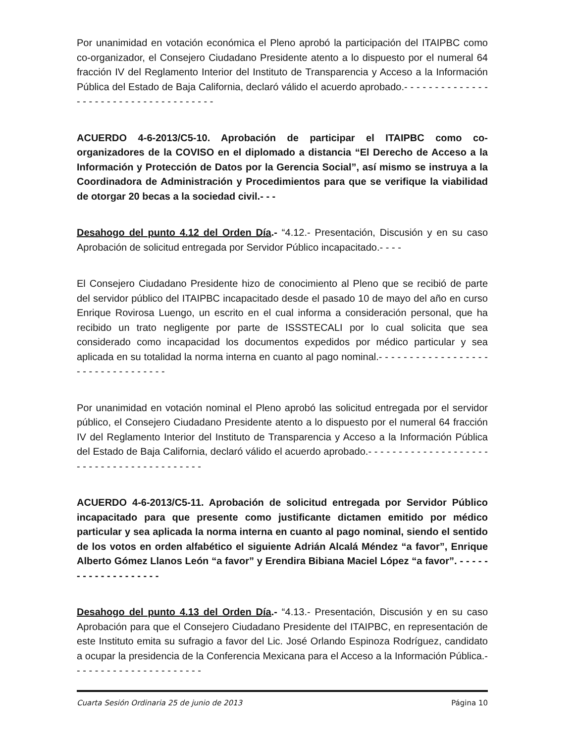Por unanimidad en votación económica el Pleno aprobó la participación del ITAIPBC como co-organizador, el Consejero Ciudadano Presidente atento a lo dispuesto por el numeral 64 fracción IV del Reglamento Interior del Instituto de Transparencia y Acceso a la Información Pública del Estado de Baja California, declaró válido el acuerdo aprobado.- - - - - - - - - - - - - - - - - - - - - - - - - - - - - - - - - - - - -
ACUERDO 4-6-2013/C5-10. Aprobación de participar el ITAIPBC como co-organizadores de la COVISO en el diplomado a distancia “El Derecho de Acceso a la Información y Protección de Datos por la Gerencia Social”, así mismo se instruya a la Coordinadora de Administración y Procedimientos para que se verifique la viabilidad de otorgar 20 becas a la sociedad civil.- - -
Desahogo del punto 4.12 del Orden Día.- “4.12.- Presentación, Discusión y en su caso Aprobación de solicitud entregada por Servidor Público incapacitado.- - - -
El Consejero Ciudadano Presidente hizo de conocimiento al Pleno que se recibió de parte del servidor público del ITAIPBC incapacitado desde el pasado 10 de mayo del año en curso Enrique Rovirosa Luengo, un escrito en el cual informa a consideración personal, que ha recibido un trato negligente por parte de ISSSTECALI por lo cual solicita que sea considerado como incapacidad los documentos expedidos por médico particular y sea aplicada en su totalidad la norma interna en cuanto al pago nominal.- - - - - - - - - - - - - - - - - - - - - - - - - - - - - - - - -
Por unanimidad en votación nominal el Pleno aprobó las solicitud entregada por el servidor público, el Consejero Ciudadano Presidente atento a lo dispuesto por el numeral 64 fracción IV del Reglamento Interior del Instituto de Transparencia y Acceso a la Información Pública del Estado de Baja California, declaró válido el acuerdo aprobado.- - - - - - - - - - - - - - - - - - - - - - - - - - - - - - - - - - - - - - - - -
ACUERDO 4-6-2013/C5-11. Aprobación de solicitud entregada por Servidor Público incapacitado para que presente como justificante dictamen emitido por médico particular y sea aplicada la norma interna en cuanto al pago nominal, siendo el sentido de los votos en orden alfabético el siguiente Adrián Alcalá Méndez “a favor”, Enrique Alberto Gómez Llanos León “a favor” y Erendira Bibiana Maciel López “a favor”. - - - - - - - - - - - - - - - - - - -
Desahogo del punto 4.13 del Orden Día.- “4.13.- Presentación, Discusión y en su caso Aprobación para que el Consejero Ciudadano Presidente del ITAIPBC, en representación de este Instituto emita su sufragio a favor del Lic. José Orlando Espinoza Rodríguez, candidato a ocupar la presidencia de la Conferencia Mexicana para el Acceso a la Información Pública.- - - - - - - - - - - - - - - - - - - - - -
Cuarta Sesión Ordinaria 25 de junio de 2013 Página 10